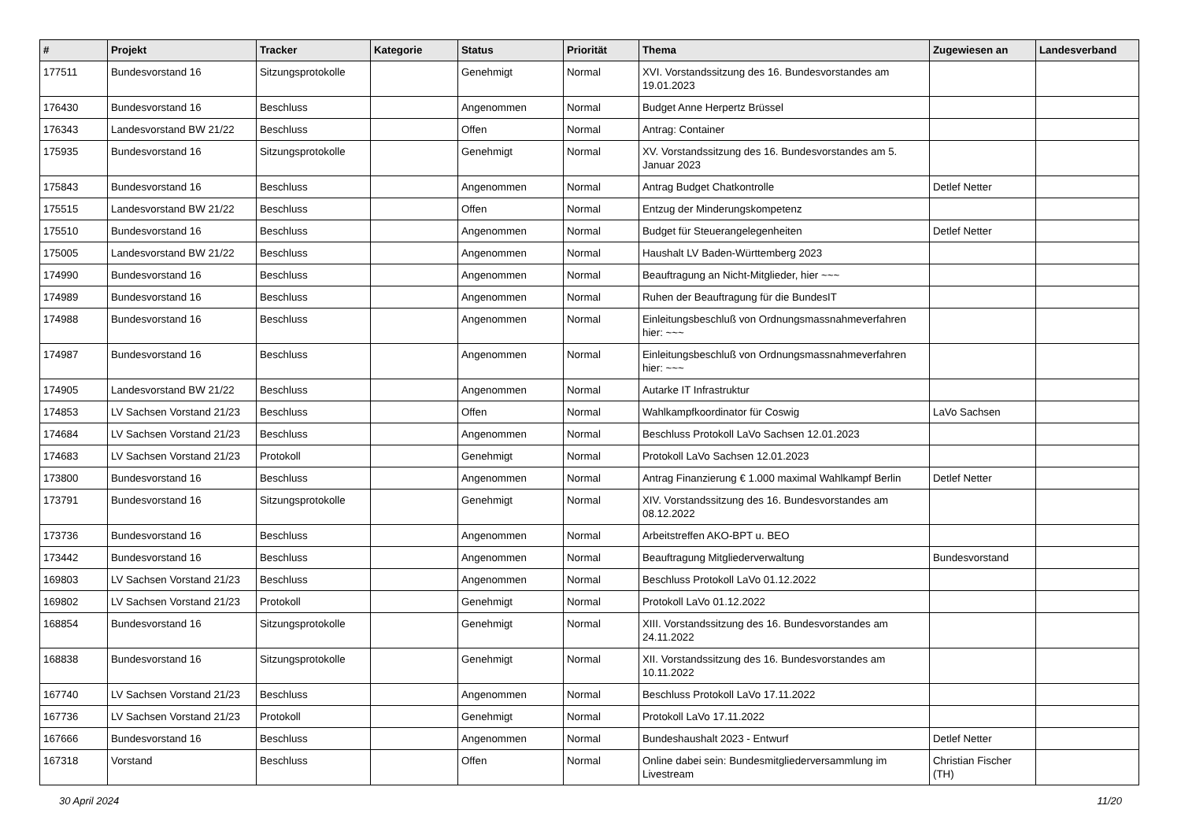| # | Projekt | Tracker | Kategorie | Status | Priorität | Thema | Zugewiesen an | Landesverband |
| --- | --- | --- | --- | --- | --- | --- | --- | --- |
| 177511 | Bundesvorstand 16 | Sitzungsprotokolle | | Genehmigt | Normal | XVI. Vorstandssitzung des 16. Bundesvorstandes am 19.01.2023 | | |
| 176430 | Bundesvorstand 16 | Beschluss | | Angenommen | Normal | Budget Anne Herpertz Brüssel | | |
| 176343 | Landesvorstand BW 21/22 | Beschluss | | Offen | Normal | Antrag: Container | | |
| 175935 | Bundesvorstand 16 | Sitzungsprotokolle | | Genehmigt | Normal | XV. Vorstandssitzung des 16. Bundesvorstandes am 5. Januar 2023 | | |
| 175843 | Bundesvorstand 16 | Beschluss | | Angenommen | Normal | Antrag Budget Chatkontrolle | Detlef Netter | |
| 175515 | Landesvorstand BW 21/22 | Beschluss | | Offen | Normal | Entzug der Minderungskompetenz | | |
| 175510 | Bundesvorstand 16 | Beschluss | | Angenommen | Normal | Budget für Steuerangelegenheiten | Detlef Netter | |
| 175005 | Landesvorstand BW 21/22 | Beschluss | | Angenommen | Normal | Haushalt LV Baden-Württemberg 2023 | | |
| 174990 | Bundesvorstand 16 | Beschluss | | Angenommen | Normal | Beauftragung an Nicht-Mitglieder, hier ~~~ | | |
| 174989 | Bundesvorstand 16 | Beschluss | | Angenommen | Normal | Ruhen der Beauftragung für die BundesIT | | |
| 174988 | Bundesvorstand 16 | Beschluss | | Angenommen | Normal | Einleitungsbeschluß von Ordnungsmassnahmeverfahren hier: ~~~ | | |
| 174987 | Bundesvorstand 16 | Beschluss | | Angenommen | Normal | Einleitungsbeschluß von Ordnungsmassnahmeverfahren hier: ~~~ | | |
| 174905 | Landesvorstand BW 21/22 | Beschluss | | Angenommen | Normal | Autarke IT Infrastruktur | | |
| 174853 | LV Sachsen Vorstand 21/23 | Beschluss | | Offen | Normal | Wahlkampfkoordinator für Coswig | LaVo Sachsen | |
| 174684 | LV Sachsen Vorstand 21/23 | Beschluss | | Angenommen | Normal | Beschluss Protokoll LaVo Sachsen 12.01.2023 | | |
| 174683 | LV Sachsen Vorstand 21/23 | Protokoll | | Genehmigt | Normal | Protokoll LaVo Sachsen 12.01.2023 | | |
| 173800 | Bundesvorstand 16 | Beschluss | | Angenommen | Normal | Antrag Finanzierung € 1.000 maximal Wahlkampf Berlin | Detlef Netter | |
| 173791 | Bundesvorstand 16 | Sitzungsprotokolle | | Genehmigt | Normal | XIV. Vorstandssitzung des 16. Bundesvorstandes am 08.12.2022 | | |
| 173736 | Bundesvorstand 16 | Beschluss | | Angenommen | Normal | Arbeitstreffen AKO-BPT u. BEO | | |
| 173442 | Bundesvorstand 16 | Beschluss | | Angenommen | Normal | Beauftragung Mitgliederverwaltung | Bundesvorstand | |
| 169803 | LV Sachsen Vorstand 21/23 | Beschluss | | Angenommen | Normal | Beschluss Protokoll LaVo 01.12.2022 | | |
| 169802 | LV Sachsen Vorstand 21/23 | Protokoll | | Genehmigt | Normal | Protokoll LaVo 01.12.2022 | | |
| 168854 | Bundesvorstand 16 | Sitzungsprotokolle | | Genehmigt | Normal | XIII. Vorstandssitzung des 16. Bundesvorstandes am 24.11.2022 | | |
| 168838 | Bundesvorstand 16 | Sitzungsprotokolle | | Genehmigt | Normal | XII. Vorstandssitzung des 16. Bundesvorstandes am 10.11.2022 | | |
| 167740 | LV Sachsen Vorstand 21/23 | Beschluss | | Angenommen | Normal | Beschluss Protokoll LaVo 17.11.2022 | | |
| 167736 | LV Sachsen Vorstand 21/23 | Protokoll | | Genehmigt | Normal | Protokoll LaVo 17.11.2022 | | |
| 167666 | Bundesvorstand 16 | Beschluss | | Angenommen | Normal | Bundeshaushalt 2023 - Entwurf | Detlef Netter | |
| 167318 | Vorstand | Beschluss | | Offen | Normal | Online dabei sein: Bundesmitgliederversammlung im Livestream | Christian Fischer (TH) | |
30 April 2024 11/20